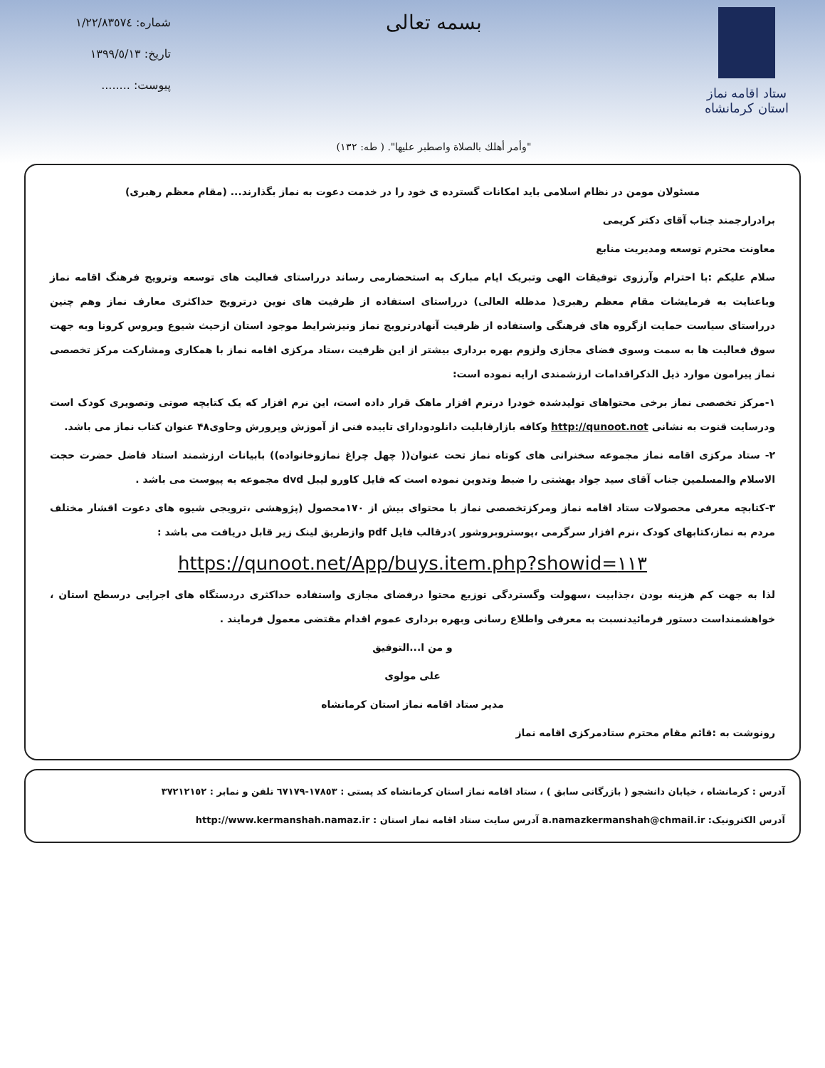ستاد اقامه نماز
استان کرمانشاه
بسمه تعالی
"وأمر أهلك بالصلاة واصطبر عليها". ( طه: ١٣٢)
شماره: ١/٢٢/٨٣٥٧٤
تاریخ: ١٣٩٩/٥/١٣
پیوست: ........
مسئولان مومن در نظام اسلامی باید امکانات گسترده ی خود را در خدمت دعوت به نماز بگذارند... (مقام معظم رهبری)
برادرارجمند جناب آقای دکتر کریمی
معاونت محترم توسعه ومدیریت منابع
سلام علیکم :با احترام وآرزوی توفیقات الهی وتبریک ایام مبارک به استحضارمی رساند درراستای فعالیت های توسعه وترویج فرهنگ اقامه نماز وباعنایت به فرمایشات مقام معظم رهبری( مدظله العالی) درراستای استفاده از ظرفیت های نوین درترویج حداکثری معارف نماز وهم چنین درراستای سیاست حمایت ازگروه های فرهنگی واستفاده از ظرفیت آنهادرترویج نماز ونیزشرایط موجود استان ازحیث شیوع ویروس کرونا وبه جهت سوق فعالیت ها به سمت وسوی فضای مجازی ولزوم بهره برداری بیشتر از این ظرفیت ،ستاد مرکزی اقامه نماز با همکاری ومشارکت مرکز تخصصی نماز پیرامون موارد ذیل الذکراقدامات ارزشمندی ارایه نموده است:
١-مرکز تخصصی نماز برخی محتواهای تولیدشده خودرا درنرم افزار ماهک قرار داده است، این نرم افزار که یک کتابچه صوتی وتصویری کودک است ودرسایت قنوت به نشانی http://qunoot.not وکافه بازارقابلیت دانلودودارای تاییده فنی از آموزش وپرورش وحاوی۴۸ عنوان کتاب نماز می باشد.
٢- ستاد مرکزی اقامه نماز مجموعه سخنرانی های کوتاه نماز تحت عنوان(( چهل چراغ نمازوخانواده)) بابیانات ارزشمند استاد فاضل حضرت حجت الاسلام والمسلمین جناب آقای سید جواد بهشتی را ضبط وتدوین نموده است که فایل کاورو لیبل dvd مجموعه به پیوست می باشد .
٣-کتابچه معرفی محصولات ستاد اقامه نماز ومرکزتخصصی نماز با محتوای بیش از ١٧٠محصول (پژوهشی ،ترویجی شیوه های دعوت اقشار مختلف مردم به نماز،کتابهای کودک ،نرم افزار سرگرمی ،پوستروبروشور )درقالب فایل pdf وازطریق لینک زیر قابل دریافت می باشد :
https://qunoot.net/App/buys.item.php?showid=١١٣
لذا به جهت کم هزینه بودن ،جذابیت ،سهولت وگستردگی توزیع محتوا درفضای مجازی واستفاده حداکثری دردستگاه های اجرایی درسطح استان ، خواهشمنداست دستور فرمائیدنسبت به معرفی واطلاع رسانی وبهره برداری عموم اقدام مقتضی معمول فرمایند .
و من ا...التوفیق
علی مولوی
مدیر ستاد اقامه نماز استان کرمانشاه
رونوشت به :قائم مقام محترم ستادمرکزی اقامه نماز
آدرس : کرمانشاه ، خیابان دانشجو ( بازرگانی سابق ) ، ستاد اقامه نماز استان کرمانشاه کد پستی : ١٧٨٥٣-٦٧١٧٩ تلفن و نمابر : ٣٧٢١٢١٥٢
آدرس الکترونیک: a.namazkermanshah@chmail.ir آدرس سایت ستاد اقامه نماز استان : http://www.kermanshah.namaz.ir